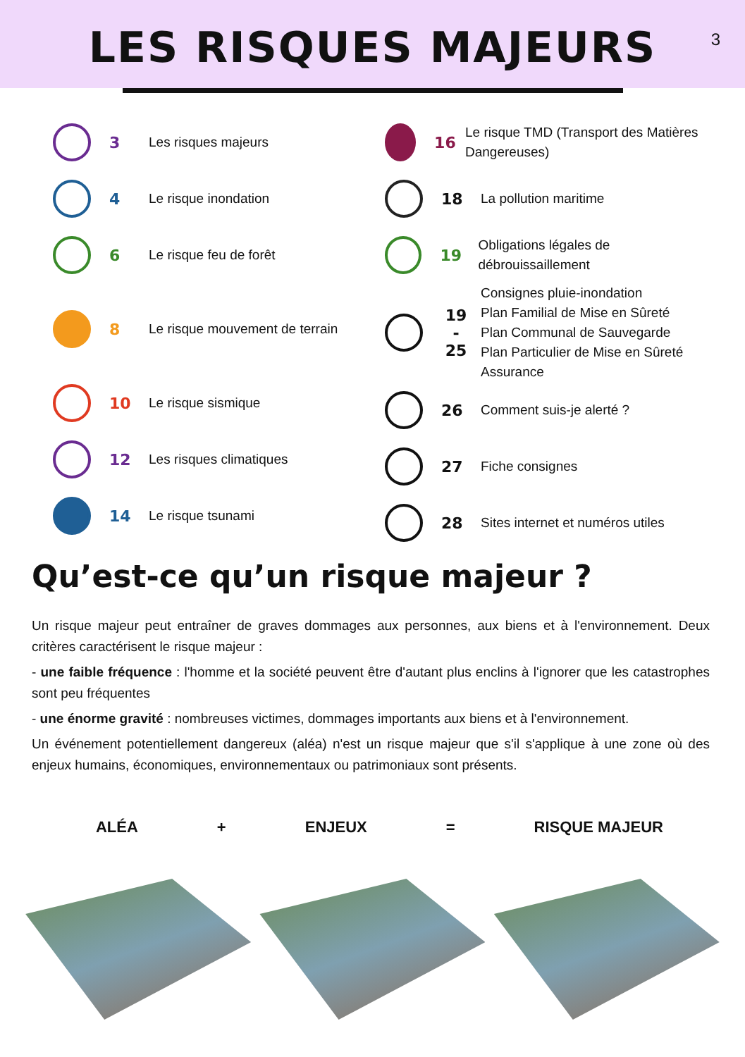LES RISQUES MAJEURS
3
3
Les risques majeurs
4
Le risque inondation
6
Le risque feu de forêt
8
Le risque mouvement de terrain
10
Le risque sismique
12
Les risques climatiques
14
Le risque tsunami
16
Le risque TMD (Transport des Matières Dangereuses)
18
La pollution maritime
19
Obligations légales de débrouissaillement
19
-
25
Consignes pluie-inondation
Plan Familial de Mise en Sûreté
Plan Communal de Sauvegarde
Plan Particulier de Mise en Sûreté
Assurance
26
Comment suis-je alerté ?
27
Fiche consignes
28
Sites internet et numéros utiles
Qu’est-ce qu’un risque majeur ?
Un risque majeur peut entraîner de graves dommages aux personnes, aux biens et à l'environnement. Deux critères caractérisent le risque majeur :
- une faible fréquence : l'homme et la société peuvent être d'autant plus enclins à l'ignorer que les catastrophes sont peu fréquentes
- une énorme gravité : nombreuses victimes, dommages importants aux biens et à l'environnement.
Un événement potentiellement dangereux (aléa) n'est un risque majeur que s'il s'applique à une zone où des enjeux humains, économiques, environnementaux ou patrimoniaux sont présents.
ALÉA + ENJEUX = RISQUE MAJEUR